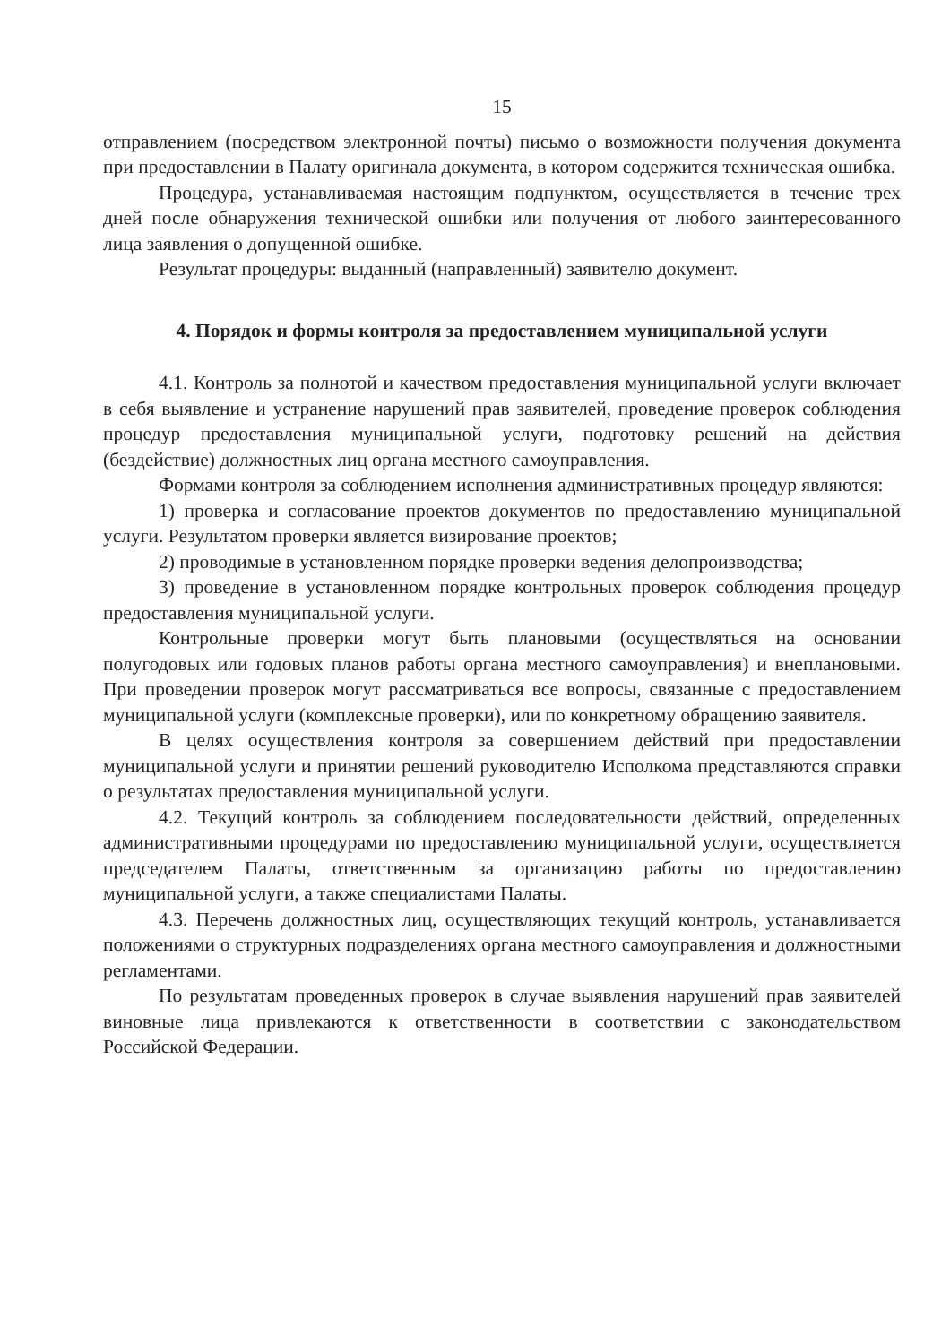15
отправлением (посредством электронной почты) письмо о возможности получения документа при предоставлении в Палату оригинала документа, в котором содержится техническая ошибка.
Процедура, устанавливаемая настоящим подпунктом, осуществляется в течение трех дней после обнаружения технической ошибки или получения от любого заинтересованного лица заявления о допущенной ошибке.
Результат процедуры: выданный (направленный) заявителю документ.
4. Порядок и формы контроля за предоставлением муниципальной услуги
4.1. Контроль за полнотой и качеством предоставления муниципальной услуги включает в себя выявление и устранение нарушений прав заявителей, проведение проверок соблюдения процедур предоставления муниципальной услуги, подготовку решений на действия (бездействие) должностных лиц органа местного самоуправления.
Формами контроля за соблюдением исполнения административных процедур являются:
1) проверка и согласование проектов документов по предоставлению муниципальной услуги. Результатом проверки является визирование проектов;
2) проводимые в установленном порядке проверки ведения делопроизводства;
3) проведение в установленном порядке контрольных проверок соблюдения процедур предоставления муниципальной услуги.
Контрольные проверки могут быть плановыми (осуществляться на основании полугодовых или годовых планов работы органа местного самоуправления) и внеплановыми. При проведении проверок могут рассматриваться все вопросы, связанные с предоставлением муниципальной услуги (комплексные проверки), или по конкретному обращению заявителя.
В целях осуществления контроля за совершением действий при предоставлении муниципальной услуги и принятии решений руководителю Исполкома представляются справки о результатах предоставления муниципальной услуги.
4.2. Текущий контроль за соблюдением последовательности действий, определенных административными процедурами по предоставлению муниципальной услуги, осуществляется председателем Палаты, ответственным за организацию работы по предоставлению муниципальной услуги, а также специалистами Палаты.
4.3. Перечень должностных лиц, осуществляющих текущий контроль, устанавливается положениями о структурных подразделениях органа местного самоуправления и должностными регламентами.
По результатам проведенных проверок в случае выявления нарушений прав заявителей виновные лица привлекаются к ответственности в соответствии с законодательством Российской Федерации.